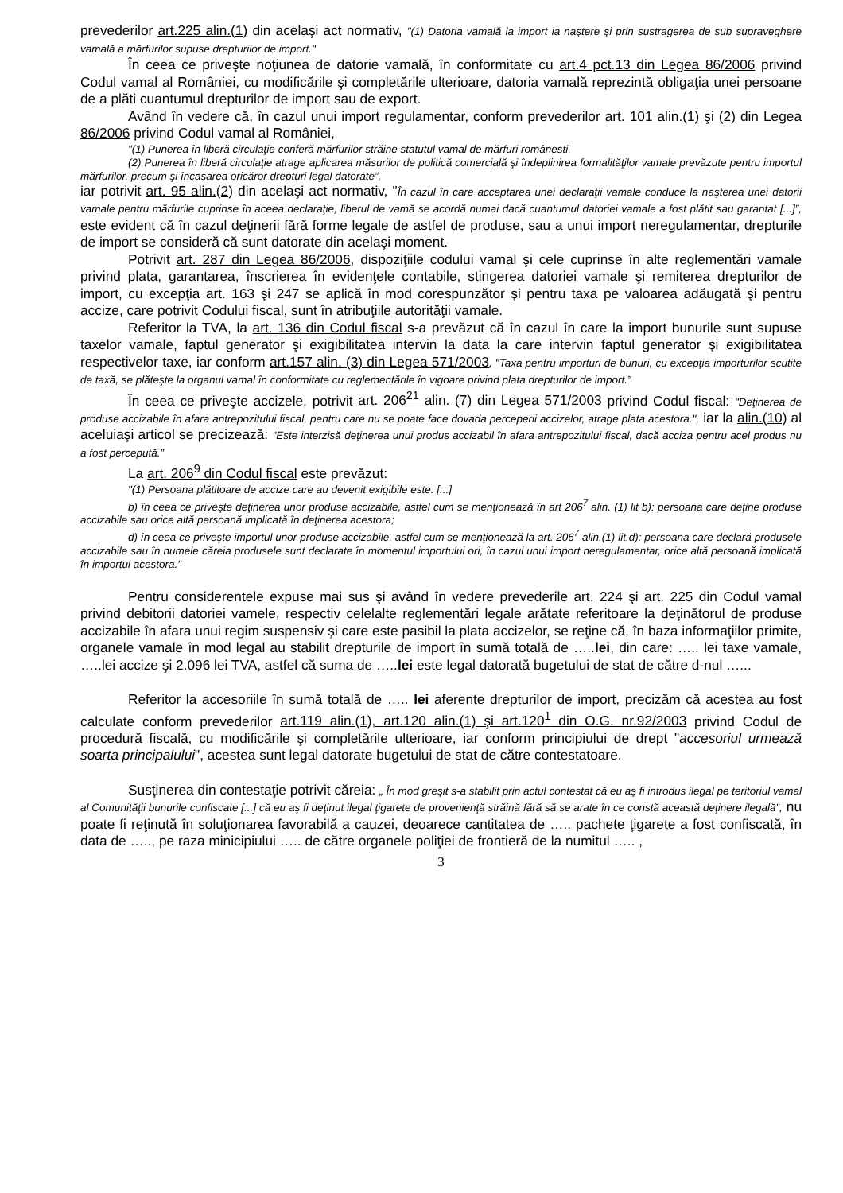prevederilor art.225 alin.(1) din acelaşi act normativ, "(1) Datoria vamală la import ia naştere şi prin sustragerea de sub supraveghere vamală a mărfurilor supuse drepturilor de import."
În ceea ce priveşte noţiunea de datorie vamală, în conformitate cu art.4 pct.13 din Legea 86/2006 privind Codul vamal al României, cu modificările şi completările ulterioare, datoria vamală reprezintă obligaţia unei persoane de a plăti cuantumul drepturilor de import sau de export.
Având în vedere că, în cazul unui import regulamentar, conform prevederilor art. 101 alin.(1) şi (2) din Legea 86/2006 privind Codul vamal al României,
"(1) Punerea în liberă circulaţie conferă mărfurilor străine statutul vamal de mărfuri românesti.
(2) Punerea în liberă circulaţie atrage aplicarea măsurilor de politică comercială şi îndeplinirea formalităţilor vamale prevăzute pentru importul mărfurilor, precum şi încasarea oricăror drepturi legal datorate”,
iar potrivit art. 95 alin.(2) din acelaşi act normativ, "În cazul în care acceptarea unei declaraţii vamale conduce la naşterea unei datorii vamale pentru mărfurile cuprinse în aceea declaraţie, liberul de vamă se acordă numai dacă cuantumul datoriei vamale a fost plătit sau garantat [...]”, este evident că în cazul deţinerii fără forme legale de astfel de produse, sau a unui import neregulamentar, drepturile de import se consideră că sunt datorate din acelaşi moment.
Potrivit art. 287 din Legea 86/2006, dispoziţiile codului vamal şi cele cuprinse în alte reglementări vamale privind plata, garantarea, înscrierea în evidenţele contabile, stingerea datoriei vamale şi remiterea drepturilor de import, cu excepţia art. 163 şi 247 se aplică în mod corespunzător şi pentru taxa pe valoarea adăugată şi pentru accize, care potrivit Codului fiscal, sunt în atribuţiile autorităţii vamale.
Referitor la TVA, la art. 136 din Codul fiscal s-a prevăzut că în cazul în care la import bunurile sunt supuse taxelor vamale, faptul generator şi exigibilitatea intervin la data la care intervin faptul generator şi exigibilitatea respectivelor taxe, iar conform art.157 alin. (3) din Legea 571/2003, "Taxa pentru importuri de bunuri, cu excepţia importurilor scutite de taxă, se plăteşte la organul vamal în conformitate cu reglementările în vigoare privind plata drepturilor de import.”
În ceea ce priveşte accizele, potrivit art. 206<sup>21</sup> alin. (7) din Legea 571/2003 privind Codul fiscal: "Deţinerea de produse accizabile în afara antrepozitului fiscal, pentru care nu se poate face dovada perceperii accizelor, atrage plata acestora.", iar la alin.(10) al aceluiaşi articol se precizează: "Este interzisă deţinerea unui produs accizabil în afara antrepozitului fiscal, dacă acciza pentru acel produs nu a fost percepută.”
La art. 206<sup>9</sup> din Codul fiscal este prevăzut:
"(1) Persoana plătitoare de accize care au devenit exigibile este: [...]
b) în ceea ce priveşte deţinerea unor produse accizabile, astfel cum se menţionează în art 206<sup>7</sup> alin. (1) lit b): persoana care deţine produse accizabile sau orice altă persoană implicată în deţinerea acestora;
d) în ceea ce priveşte importul unor produse accizabile, astfel cum se menţionează la art. 206<sup>7</sup> alin.(1) lit.d): persoana care declară produsele accizabile sau în numele căreia produsele sunt declarate în momentul importului ori, în cazul unui import neregulamentar, orice altă persoană implicată în importul acestora."
Pentru considerentele expuse mai sus şi având în vedere prevederile art. 224 şi art. 225 din Codul vamal privind debitorii datoriei vamele, respectiv celelalte reglementări legale arătate referitoare la deţinătorul de produse accizabile în afara unui regim suspensiv şi care este pasibil la plata accizelor, se reţine că, în baza informaţiilor primite, organele vamale în mod legal au stabilit drepturile de import în sumă totală de …..lei, din care: ….. lei taxe vamale, …..lei accize şi 2.096 lei TVA, astfel că suma de …..lei este legal datorată bugetului de stat de către d-nul …...
Referitor la accesoriile în sumă totală de ….. lei aferente drepturilor de import, precizăm că acestea au fost calculate conform prevederilor art.119 alin.(1), art.120 alin.(1) şi art.120<sup>1</sup> din O.G. nr.92/2003 privind Codul de procedură fiscală, cu modificările şi completările ulterioare, iar conform principiului de drept "accesoriul urmează soarta principalului", acestea sunt legal datorate bugetului de stat de către contestatoare.
Susţinerea din contestaţie potrivit căreia: „ În mod greşit s-a stabilit prin actul contestat că eu aş fi introdus ilegal pe teritoriul vamal al Comunităţii bunurile confiscate [...] că eu aş fi deţinut ilegal ţigarete de provenienţă străină fără să se arate în ce constă această deţinere ilegală”, nu poate fi reţinută în soluţionarea favorabilă a cauzei, deoarece cantitatea de ….. pachete ţigarete a fost confiscată, în data de ….., pe raza minicipiului ….. de către organele poliţiei de frontieră de la numitul ….. ,
3